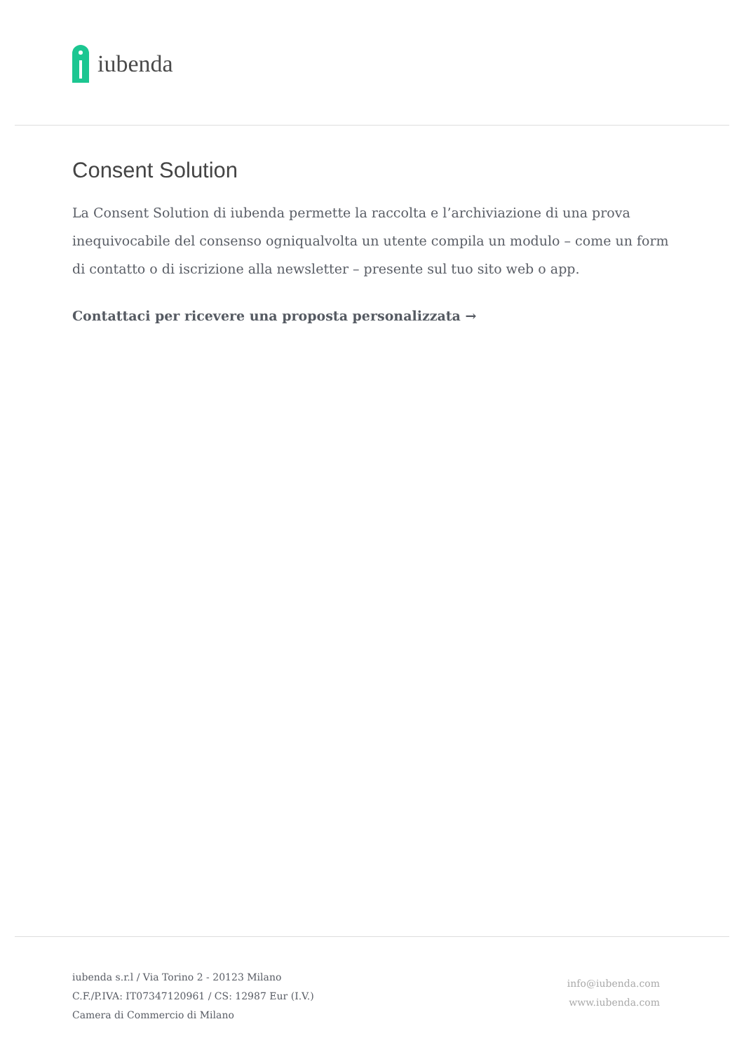iubenda
Consent Solution
La Consent Solution di iubenda permette la raccolta e l’archiviazione di una prova inequivocabile del consenso ogniqualvolta un utente compila un modulo – come un form di contatto o di iscrizione alla newsletter – presente sul tuo sito web o app.
Contattaci per ricevere una proposta personalizzata →
iubenda s.r.l / Via Torino 2 - 20123 Milano
C.F./P.IVA: IT07347120961 / CS: 12987 Eur (I.V.)
Camera di Commercio di Milano
info@iubenda.com
www.iubenda.com